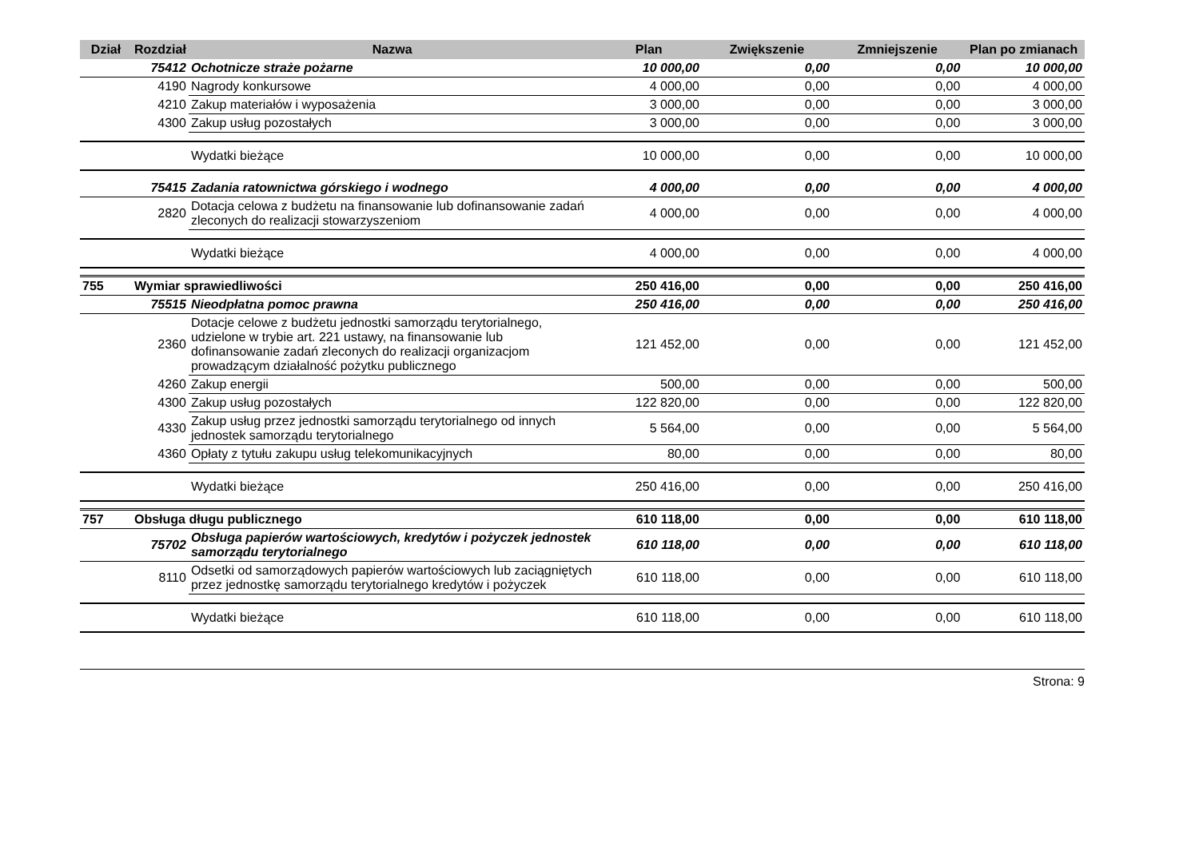| Dział | Rozdział | Nazwa | Plan | Zwiększenie | Zmniejszenie | Plan po zmianach |
| --- | --- | --- | --- | --- | --- | --- |
| | 75412 | Ochotnicze straże pożarne | 10 000,00 | 0,00 | 0,00 | 10 000,00 |
| | 4190 | Nagrody konkursowe | 4 000,00 | 0,00 | 0,00 | 4 000,00 |
| | 4210 | Zakup materiałów i wyposażenia | 3 000,00 | 0,00 | 0,00 | 3 000,00 |
| | 4300 | Zakup usług pozostałych | 3 000,00 | 0,00 | 0,00 | 3 000,00 |
| | | Wydatki bieżące | 10 000,00 | 0,00 | 0,00 | 10 000,00 |
| | 75415 | Zadania ratownictwa górskiego i wodnego | 4 000,00 | 0,00 | 0,00 | 4 000,00 |
| | 2820 | Dotacja celowa z budżetu na finansowanie lub dofinansowanie zadań zleconych do realizacji stowarzyszeniom | 4 000,00 | 0,00 | 0,00 | 4 000,00 |
| | | Wydatki bieżące | 4 000,00 | 0,00 | 0,00 | 4 000,00 |
| 755 | Wymiar sprawiedliwości | | 250 416,00 | 0,00 | 0,00 | 250 416,00 |
| | 75515 | Nieodpłatna pomoc prawna | 250 416,00 | 0,00 | 0,00 | 250 416,00 |
| | 2360 | Dotacje celowe z budżetu jednostki samorządu terytorialnego, udzielone w trybie art. 221 ustawy, na finansowanie lub dofinansowanie zadań zleconych do realizacji organizacjom prowadzącym działalność pożytku publicznego | 121 452,00 | 0,00 | 0,00 | 121 452,00 |
| | 4260 | Zakup energii | 500,00 | 0,00 | 0,00 | 500,00 |
| | 4300 | Zakup usług pozostałych | 122 820,00 | 0,00 | 0,00 | 122 820,00 |
| | 4330 | Zakup usług przez jednostki samorządu terytorialnego od innych jednostek samorządu terytorialnego | 5 564,00 | 0,00 | 0,00 | 5 564,00 |
| | 4360 | Opłaty z tytułu zakupu usług telekomunikacyjnych | 80,00 | 0,00 | 0,00 | 80,00 |
| | | Wydatki bieżące | 250 416,00 | 0,00 | 0,00 | 250 416,00 |
| 757 | Obsługa długu publicznego | | 610 118,00 | 0,00 | 0,00 | 610 118,00 |
| | 75702 | Obsługa papierów wartościowych, kredytów i pożyczek jednostek samorządu terytorialnego | 610 118,00 | 0,00 | 0,00 | 610 118,00 |
| | 8110 | Odsetki od samorządowych papierów wartościowych lub zaciągniętych przez jednostkę samorządu terytorialnego kredytów i pożyczek | 610 118,00 | 0,00 | 0,00 | 610 118,00 |
| | | Wydatki bieżące | 610 118,00 | 0,00 | 0,00 | 610 118,00 |
Strona: 9